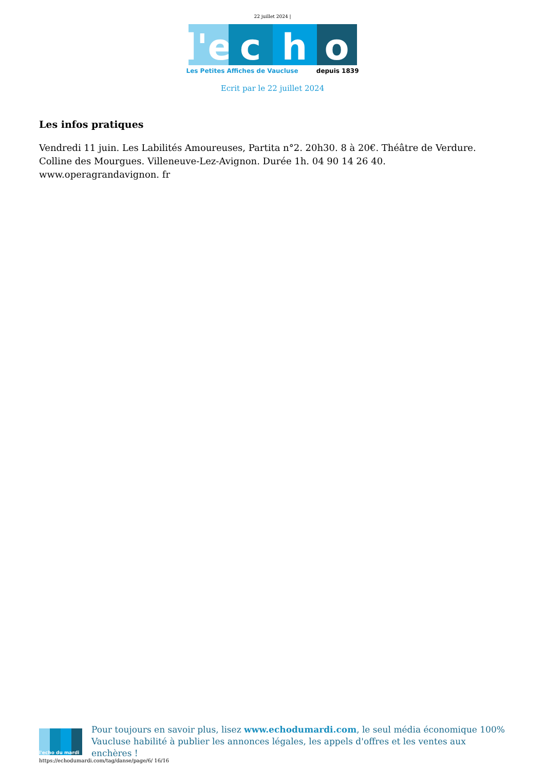22 juillet 2024 |
l'e
c h o
Les Petites Affiches de Vaucluse depuis 1839
Ecrit par le 22 juillet 2024
Les infos pratiques
Vendredi 11 juin. Les Labilités Amoureuses, Partita n°2. 20h30. 8 à 20€. Théâtre de Verdure. Colline des Mourgues. Villeneuve-Lez-Avignon. Durée 1h. 04 90 14 26 40. www.operagrandavignon. fr
l'echo du mardi
Pour toujours en savoir plus, lisez www.echodumardi.com, le seul média économique 100% Vaucluse habilité à publier les annonces légales, les appels d'offres et les ventes aux enchères !
https://echodumardi.com/tag/danse/page/6/ 16/16